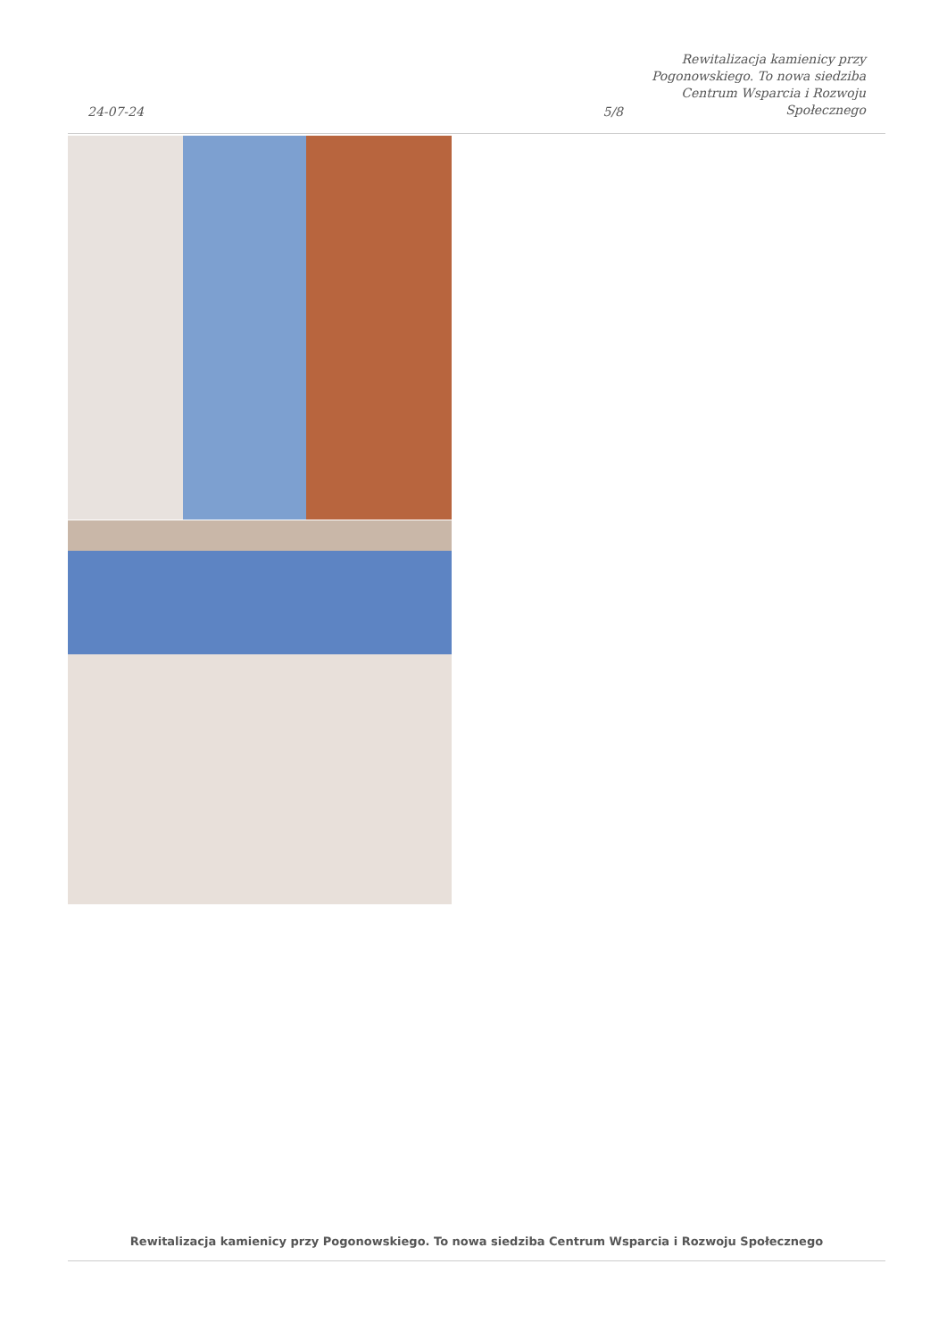24-07-24
5/8
Rewitalizacja kamienicy przy
Pogonowskiego. To nowa siedziba
Centrum Wsparcia i Rozwoju
Społecznego
Rewitalizacja kamienicy przy Pogonowskiego. To nowa siedziba Centrum Wsparcia i Rozwoju Społecznego